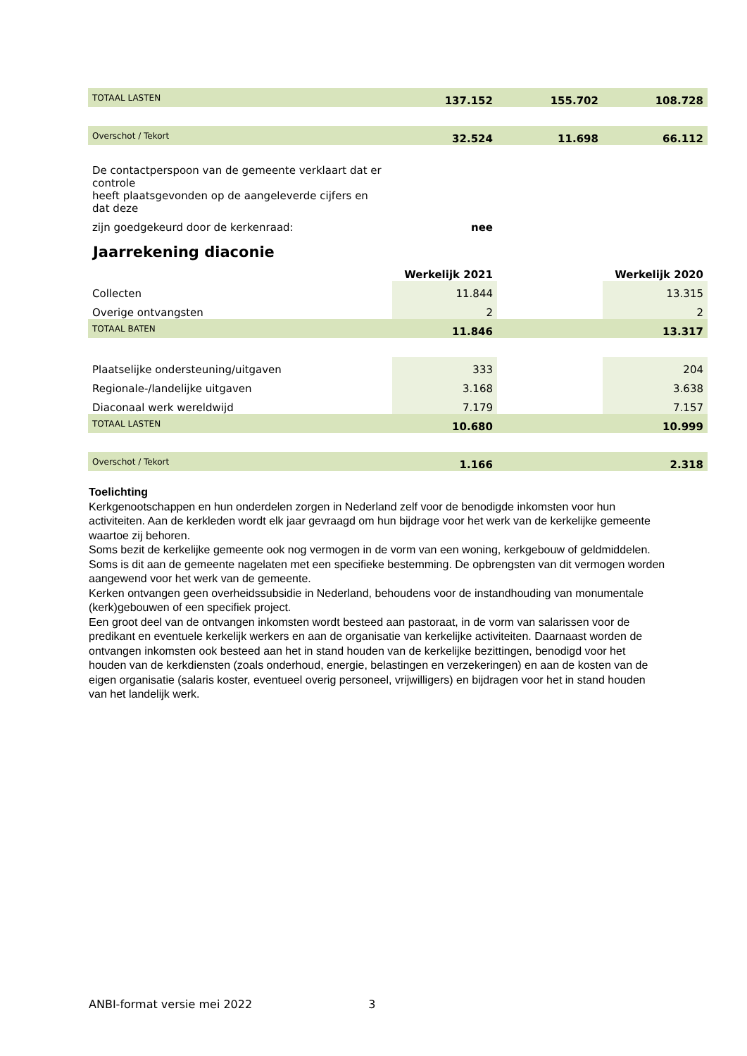| TOTAAL LASTEN | 137.152 | 155.702 | 108.728 |
| Overschot / Tekort | 32.524 | 11.698 | 66.112 |
| De contactperspoon van de gemeente verklaart dat er controle | | | |
| heeft plaatsgevonden op de aangeleverde cijfers en dat deze | | | |
| zijn goedgekeurd door de kerkenraad: | nee | | |
Jaarrekening diaconie
| | Werkelijk 2021 | | Werkelijk 2020 |
| Collecten | 11.844 | | 13.315 |
| Overige ontvangsten | 2 | | 2 |
| TOTAAL BATEN | 11.846 | | 13.317 |
| Plaatselijke ondersteuning/uitgaven | 333 | | 204 |
| Regionale-/landelijke uitgaven | 3.168 | | 3.638 |
| Diaconaal werk wereldwijd | 7.179 | | 7.157 |
| TOTAAL LASTEN | 10.680 | | 10.999 |
| Overschot / Tekort | 1.166 | | 2.318 |
Toelichting
Kerkgenootschappen en hun onderdelen zorgen in Nederland zelf voor de benodigde inkomsten voor hun activiteiten. Aan de kerkleden wordt elk jaar gevraagd om hun bijdrage voor het werk van de kerkelijke gemeente waartoe zij behoren.
Soms bezit de kerkelijke gemeente ook nog vermogen in de vorm van een woning, kerkgebouw of geldmiddelen. Soms is dit aan de gemeente nagelaten met een specifieke bestemming. De opbrengsten van dit vermogen worden aangewend voor het werk van de gemeente.
Kerken ontvangen geen overheidssubsidie in Nederland, behoudens voor de instandhouding van monumentale (kerk)gebouwen of een specifiek project.
Een groot deel van de ontvangen inkomsten wordt besteed aan pastoraat, in de vorm van salarissen voor de predikant en eventuele kerkelijk werkers en aan de organisatie van kerkelijke activiteiten. Daarnaast worden de ontvangen inkomsten ook besteed aan het in stand houden van de kerkelijke bezittingen, benodigd voor het houden van de kerkdiensten (zoals onderhoud, energie, belastingen en verzekeringen) en aan de kosten van de eigen organisatie (salaris koster, eventueel overig personeel, vrijwilligers) en bijdragen voor het in stand houden van het landelijk werk.
ANBI-format versie mei 2022 3